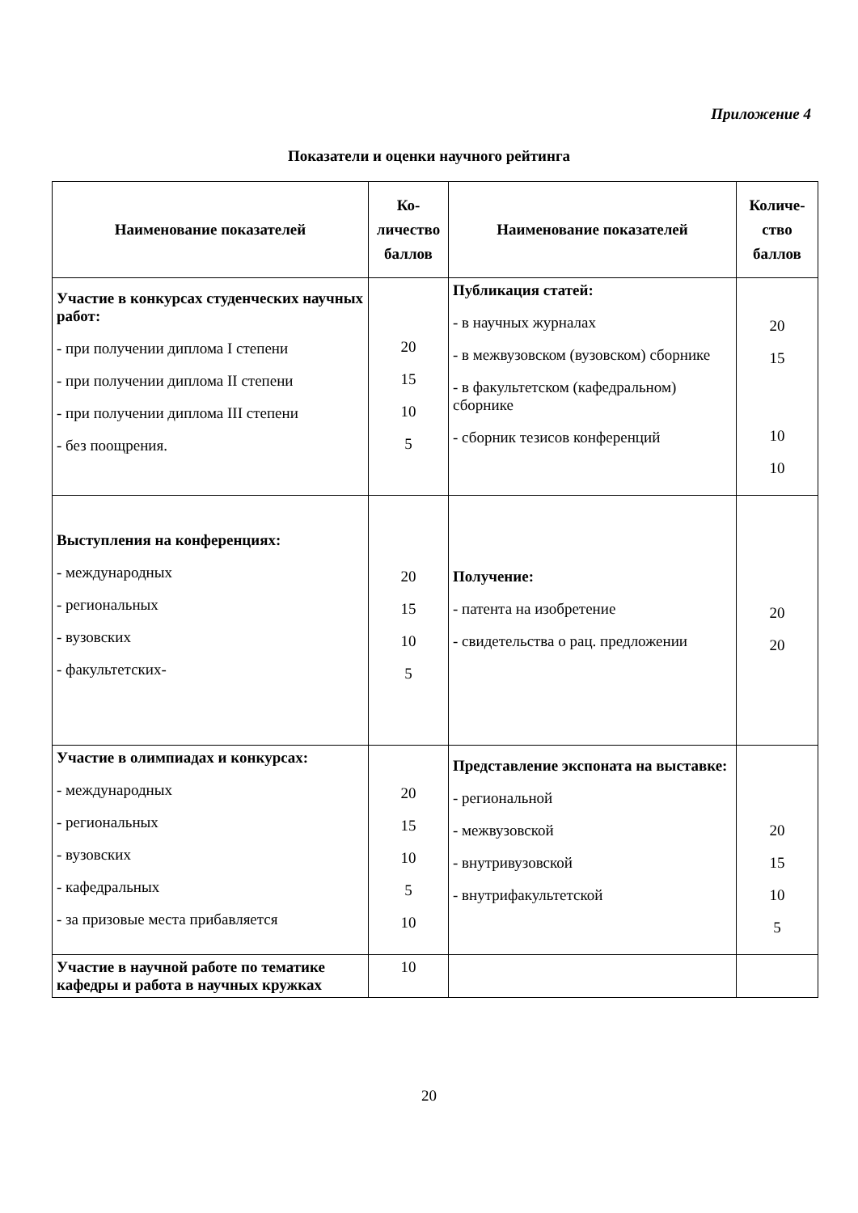Приложение 4
Показатели и оценки научного рейтинга
| Наименование показателей | Ко- личество баллов | Наименование показателей | Количе- ство баллов |
| --- | --- | --- | --- |
| Участие в конкурсах студенческих научных работ: - при получении диплома I степени - при получении диплома II степени - при получении диплома III степени - без поощрения. | 20 15 10 5 | Публикация статей: - в научных журналах - в межвузовском (вузовском) сборнике - в факультетском (кафедральном) сборнике - сборник тезисов конференций | 20 15 10 10 |
| Выступления на конференциях: - международных - региональных - вузовских - факультетских- | 20 15 10 5 | Получение: - патента на изобретение - свидетельства о рац. предложении | 20 20 |
| Участие в олимпиадах и конкурсах: - международных - региональных - вузовских - кафедральных - за призовые места прибавляется | 20 15 10 5 10 | Представление экспоната на выставке: - региональной - межвузовской - внутривузовской - внутрифакультетской | 20 15 10 5 |
| Участие в научной работе по тематике кафедры и работа в научных кружках | 10 | | |
20